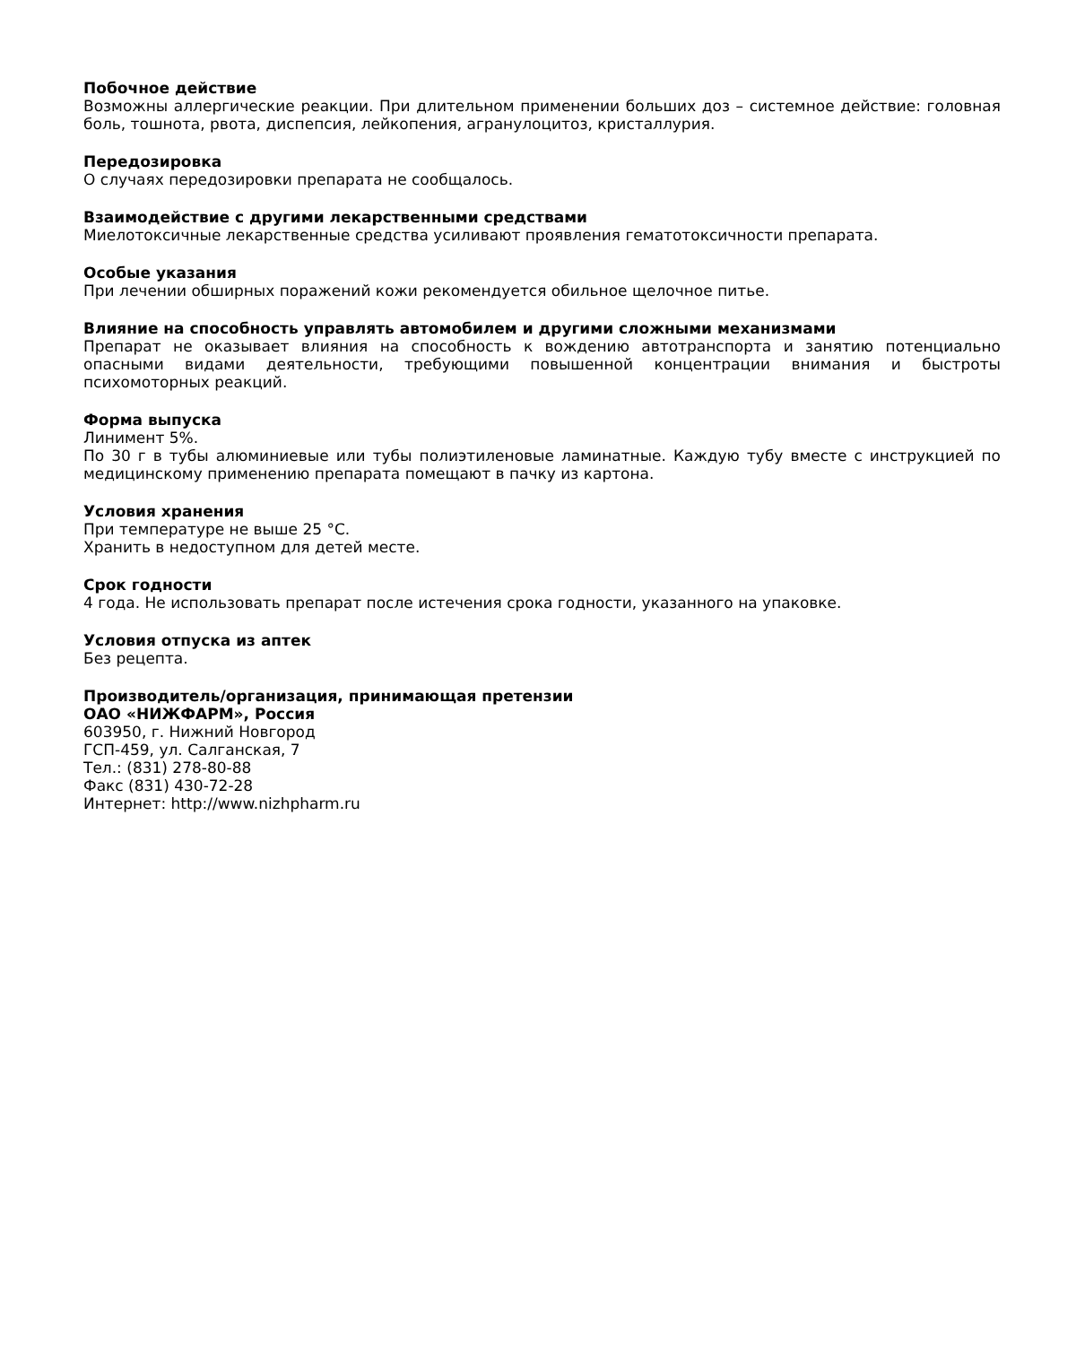Побочное действие
Возможны аллергические реакции. При длительном применении больших доз – системное действие: головная боль, тошнота, рвота, диспепсия, лейкопения, агранулоцитоз, кристаллурия.
Передозировка
О случаях передозировки препарата не сообщалось.
Взаимодействие с другими лекарственными средствами
Миелотоксичные лекарственные средства усиливают проявления гематотоксичности препарата.
Особые указания
При лечении обширных поражений кожи рекомендуется обильное щелочное питье.
Влияние на способность управлять автомобилем и другими сложными механизмами
Препарат не оказывает влияния на способность к вождению автотранспорта и занятию потенциально опасными видами деятельности, требующими повышенной концентрации внимания и быстроты психомоторных реакций.
Форма выпуска
Линимент 5%.
По 30 г в тубы алюминиевые или тубы полиэтиленовые ламинатные. Каждую тубу вместе с инструкцией по медицинскому применению препарата помещают в пачку из картона.
Условия хранения
При температуре не выше 25 °С.
Хранить в недоступном для детей месте.
Срок годности
4 года. Не использовать препарат после истечения срока годности, указанного на упаковке.
Условия отпуска из аптек
Без рецепта.
Производитель/организация, принимающая претензии
ОАО «НИЖФАРМ», Россия
603950, г. Нижний Новгород
ГСП-459, ул. Салганская, 7
Тел.: (831) 278-80-88
Факс (831) 430-72-28
Интернет: http://www.nizhpharm.ru